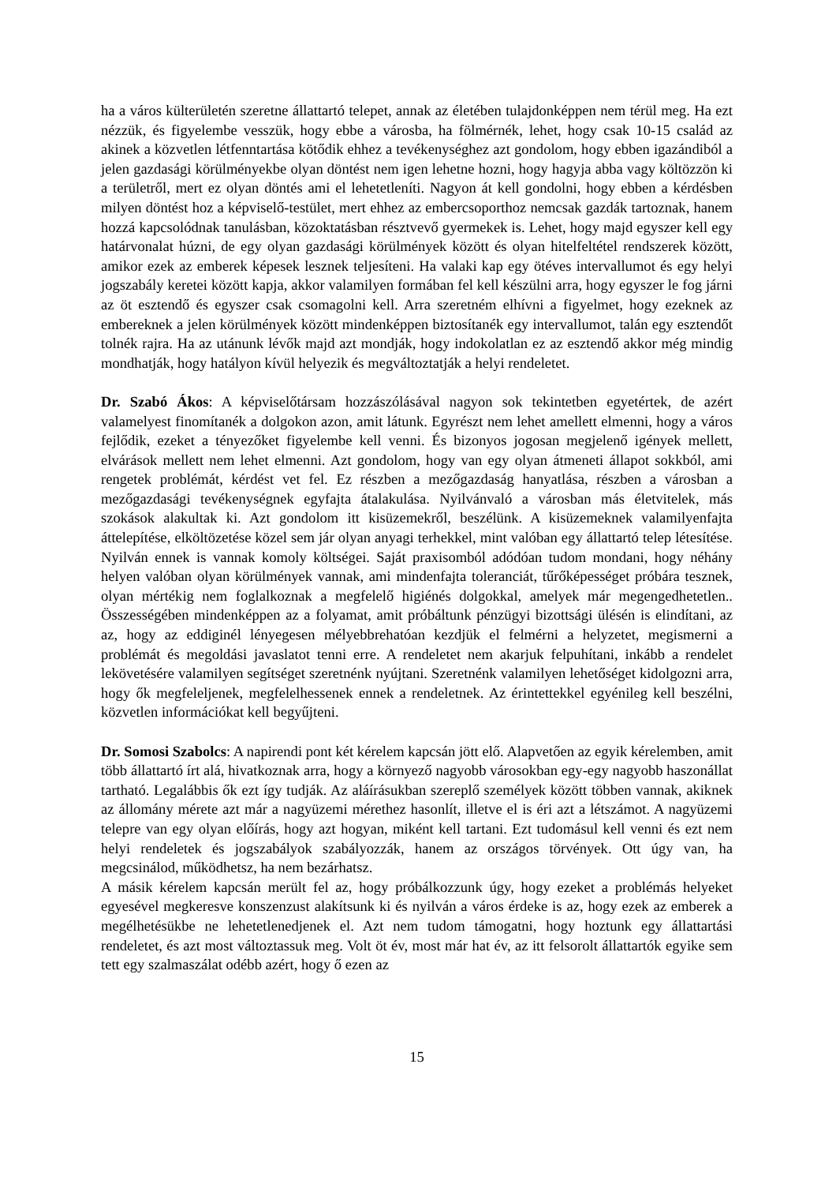ha a város külterületén szeretne állattartó telepet, annak az életében tulajdonképpen nem térül meg. Ha ezt nézzük, és figyelembe vesszük, hogy ebbe a városba, ha fölmérnék, lehet, hogy csak 10-15 család az akinek a közvetlen létfenntartása kötődik ehhez a tevékenységhez azt gondolom, hogy ebben igazándiból a jelen gazdasági körülményekbe olyan döntést nem igen lehetne hozni, hogy hagyja abba vagy költözzön ki a területről, mert ez olyan döntés ami el lehetetleníti. Nagyon át kell gondolni, hogy ebben a kérdésben milyen döntést hoz a képviselő-testület, mert ehhez az embercsoporthoz nemcsak gazdák tartoznak, hanem hozzá kapcsolódnak tanulásban, közoktatásban résztvevő gyermekek is. Lehet, hogy majd egyszer kell egy határvonalat húzni, de egy olyan gazdasági körülmények között és olyan hitelfeltétel rendszerek között, amikor ezek az emberek képesek lesznek teljesíteni. Ha valaki kap egy ötéves intervallumot és egy helyi jogszabály keretei között kapja, akkor valamilyen formában fel kell készülni arra, hogy egyszer le fog járni az öt esztendő és egyszer csak csomagolni kell. Arra szeretném elhívni a figyelmet, hogy ezeknek az embereknek a jelen körülmények között mindenképpen biztosítanék egy intervallumot, talán egy esztendőt tolnék rajra. Ha az utánunk lévők majd azt mondják, hogy indokolatlan ez az esztendő akkor még mindig mondhatják, hogy hatályon kívül helyezik és megváltoztatják a helyi rendeletet.
Dr. Szabó Ákos: A képviselőtársam hozzászólásával nagyon sok tekintetben egyetértek, de azért valamelyest finomítanék a dolgokon azon, amit látunk. Egyrészt nem lehet amellett elmenni, hogy a város fejlődik, ezeket a tényezőket figyelembe kell venni. És bizonyos jogosan megjelenő igények mellett, elvárások mellett nem lehet elmenni. Azt gondolom, hogy van egy olyan átmeneti állapot sokkból, ami rengetek problémát, kérdést vet fel. Ez részben a mezőgazdaság hanyatlása, részben a városban a mezőgazdasági tevékenységnek egyfajta átalakulása. Nyilvánvaló a városban más életvitelek, más szokások alakultak ki. Azt gondolom itt kisüzemekről, beszélünk. A kisüzemeknek valamilyenfajta áttelepítése, elköltözetése közel sem jár olyan anyagi terhekkel, mint valóban egy állattartó telep létesítése. Nyilván ennek is vannak komoly költségei. Saját praxisomból adódóan tudom mondani, hogy néhány helyen valóban olyan körülmények vannak, ami mindenfajta toleranciát, tűrőképességet próbára tesznek, olyan mértékig nem foglalkoznak a megfelelő higiénés dolgokkal, amelyek már megengedhetetlen.. Összességében mindenképpen az a folyamat, amit próbáltunk pénzügyi bizottsági ülésén is elindítani, az az, hogy az eddiginél lényegesen mélyebbrehatóan kezdjük el felmérni a helyzetet, megismerni a problémát és megoldási javaslatot tenni erre. A rendeletet nem akarjuk felpuhítani, inkább a rendelet lekövetésére valamilyen segítséget szeretnénk nyújtani. Szeretnénk valamilyen lehetőséget kidolgozni arra, hogy ők megfeleljenek, megfelelhessenek ennek a rendeletnek. Az érintettekkel egyénileg kell beszélni, közvetlen információkat kell begyűjteni.
Dr. Somosi Szabolcs: A napirendi pont két kérelem kapcsán jött elő. Alapvetően az egyik kérelemben, amit több állattartó írt alá, hivatkoznak arra, hogy a környező nagyobb városokban egy-egy nagyobb haszonállat tartható. Legalábbis ők ezt így tudják. Az aláírásukban szereplő személyek között többen vannak, akiknek az állomány mérete azt már a nagyüzemi mérethez hasonlít, illetve el is éri azt a létszámot. A nagyüzemi telepre van egy olyan előírás, hogy azt hogyan, miként kell tartani. Ezt tudomásul kell venni és ezt nem helyi rendeletek és jogszabályok szabályozzák, hanem az országos törvények. Ott úgy van, ha megcsinálod, működhetsz, ha nem bezárhatsz.
A másik kérelem kapcsán merült fel az, hogy próbálkozzunk úgy, hogy ezeket a problémás helyeket egyesével megkeresve konszenzust alakítsunk ki és nyilván a város érdeke is az, hogy ezek az emberek a megélhetésükbe ne lehetetlenedjenek el. Azt nem tudom támogatni, hogy hoztunk egy állattartási rendeletet, és azt most változtassuk meg. Volt öt év, most már hat év, az itt felsorolt állattartók egyike sem tett egy szalmaszálat odébb azért, hogy ő ezen az
15